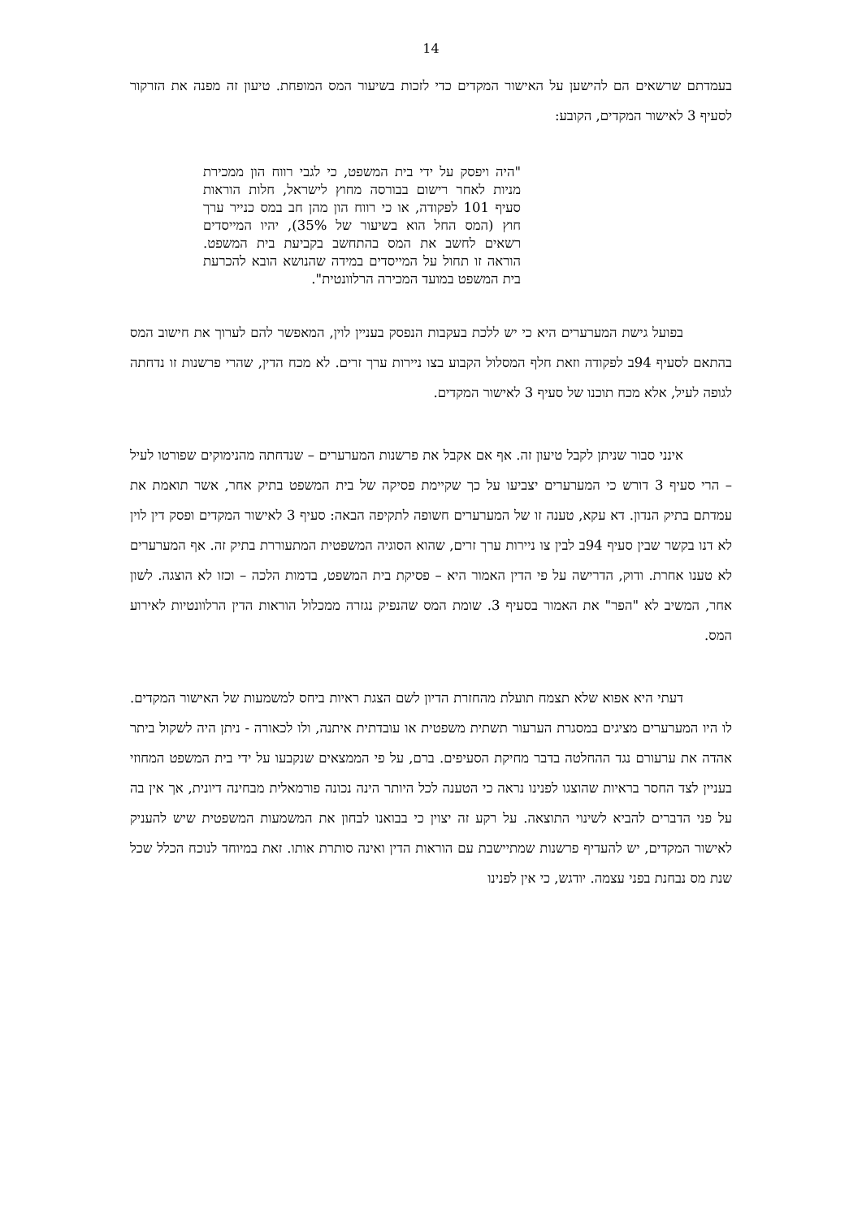14
בעמדתם שרשאים הם להישען על האישור המקדים כדי לזכות בשיעור המס המופחת. טיעון זה מפנה את הזרקור לסעיף 3 לאישור המקדים, הקובע:
"היה ויפסק על ידי בית המשפט, כי לגבי רווח הון ממכירת מניות לאחר רישום בבורסה מחוץ לישראל, חלות הוראות סעיף 101 לפקודה, או כי רווח הון מהן חב במס כנייר ערך חוץ (המס החל הוא בשיעור של 35%), יהיו המייסדים רשאים לחשב את המס בהתחשב בקביעת בית המשפט. הוראה זו תחול על המייסדים במידה שהנושא הובא להכרעת בית המשפט במועד המכירה הרלוונטית".
בפועל גישת המערערים היא כי יש ללכת בעקבות הנפסק בעניין לוין, המאפשר להם לערוך את חישוב המס בהתאם לסעיף 94ב לפקודה וזאת חלף המסלול הקבוע בצו ניירות ערך זרים. לא מכח הדין, שהרי פרשנות זו נדחתה לגופה לעיל, אלא מכח תוכנו של סעיף 3 לאישור המקדים.
אינני סבור שניתן לקבל טיעון זה. אף אם אקבל את פרשנות המערערים – שנדחתה מהנימוקים שפורטו לעיל – הרי סעיף 3 דורש כי המערערים יצביעו על כך שקיימת פסיקה של בית המשפט בתיק אחר, אשר תואמת את עמדתם בתיק הנדון. דא עקא, טענה זו של המערערים חשופה לתקיפה הבאה: סעיף 3 לאישור המקדים ופסק דין לוין לא דנו בקשר שבין סעיף 94ב לבין צו ניירות ערך זרים, שהוא הסוגיה המשפטית המתעוררת בתיק זה. אף המערערים לא טענו אחרת. ודוק, הדרישה על פי הדין האמור היא – פסיקת בית המשפט, בדמות הלכה – וכזו לא הוצגה. לשון אחר, המשיב לא "הפר" את האמור בסעיף 3. שומת המס שהנפיק נגזרה ממכלול הוראות הדין הרלוונטיות לאירוע המס.
דעתי היא אפוא שלא תצמח תועלת מהחזרת הדיון לשם הצגת ראיות ביחס למשמעות של האישור המקדים. לו היו המערערים מציגים במסגרת הערעור תשתית משפטית או עובדתית איתנה, ולו לכאורה - ניתן היה לשקול ביתר אהדה את ערעורם נגד ההחלטה בדבר מחיקת הסעיפים. ברם, על פי הממצאים שנקבעו על ידי בית המשפט המחוזי בעניין לצד החסר בראיות שהוצגו לפנינו נראה כי הטענה לכל היותר הינה נכונה פורמאלית מבחינה דיונית, אך אין בה על פני הדברים להביא לשינוי התוצאה. על רקע זה יצוין כי בבואנו לבחון את המשמעות המשפטית שיש להעניק לאישור המקדים, יש להעדיף פרשנות שמתיישבת עם הוראות הדין ואינה סותרת אותו. זאת במיוחד לנוכח הכלל שכל שנת מס נבחנת בפני עצמה. יודגש, כי אין לפנינו